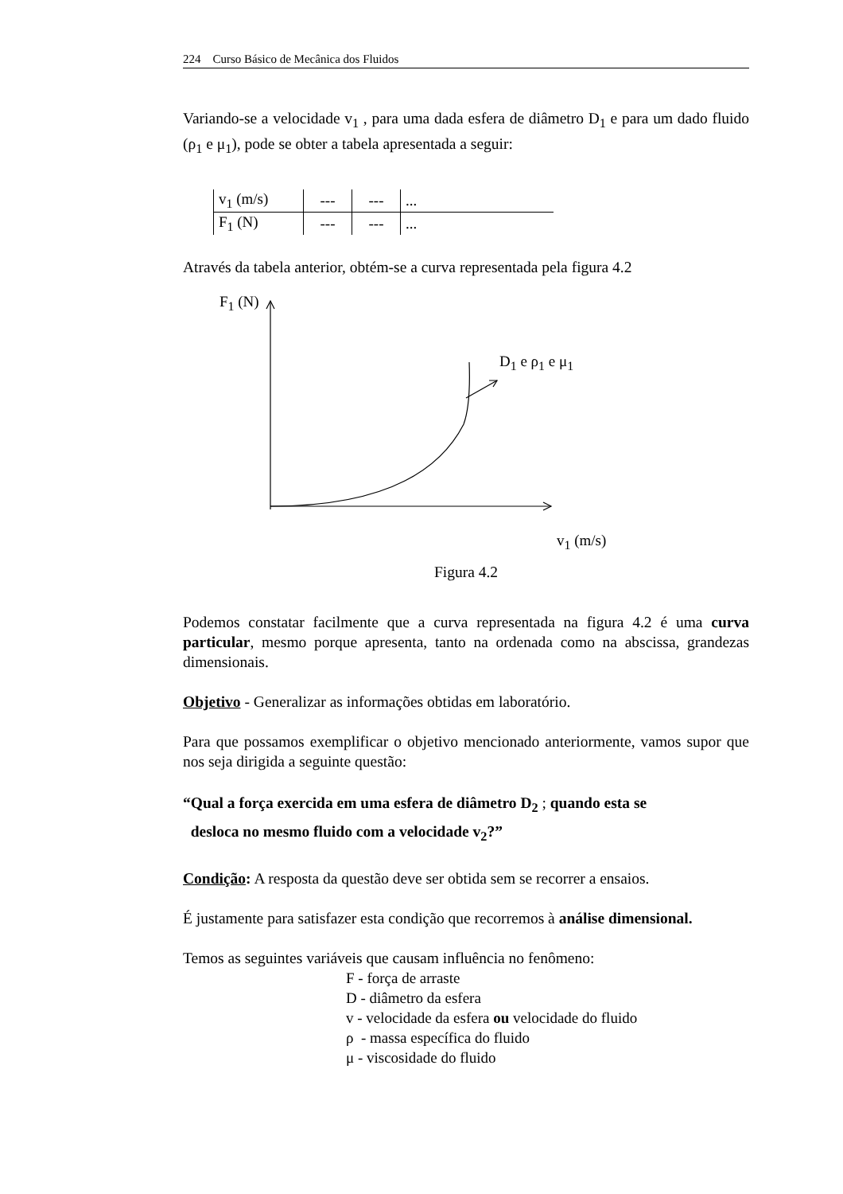224 Curso Básico de Mecânica dos Fluidos
Variando-se a velocidade v<sub>1</sub> , para uma dada esfera de diâmetro D<sub>1</sub> e para um dado fluido (ρ<sub>1</sub> e μ<sub>1</sub>), pode se obter a tabela apresentada a seguir:
| v<sub>1</sub> (m/s) | --- | --- | ... |
| F<sub>1</sub> (N) | --- | --- | ... |
Através da tabela anterior, obtém-se a curva representada pela figura 4.2
F<sub>1</sub> (N)
D<sub>1</sub> e ρ<sub>1</sub> e μ<sub>1</sub>
v<sub>1</sub> (m/s)
Figura 4.2
Podemos constatar facilmente que a curva representada na figura 4.2 é uma curva particular, mesmo porque apresenta, tanto na ordenada como na abscissa, grandezas dimensionais.
Objetivo - Generalizar as informações obtidas em laboratório.
Para que possamos exemplificar o objetivo mencionado anteriormente, vamos supor que nos seja dirigida a seguinte questão:
“Qual a força exercida em uma esfera de diâmetro D<sub>2</sub> ; quando esta se
desloca no mesmo fluido com a velocidade v<sub>2</sub>?”
Condição: A resposta da questão deve ser obtida sem se recorrer a ensaios.
É justamente para satisfazer esta condição que recorremos à análise dimensional.
Temos as seguintes variáveis que causam influência no fenômeno:
F - força de arraste
D - diâmetro da esfera
v - velocidade da esfera ou velocidade do fluido
ρ - massa específica do fluido
μ - viscosidade do fluido